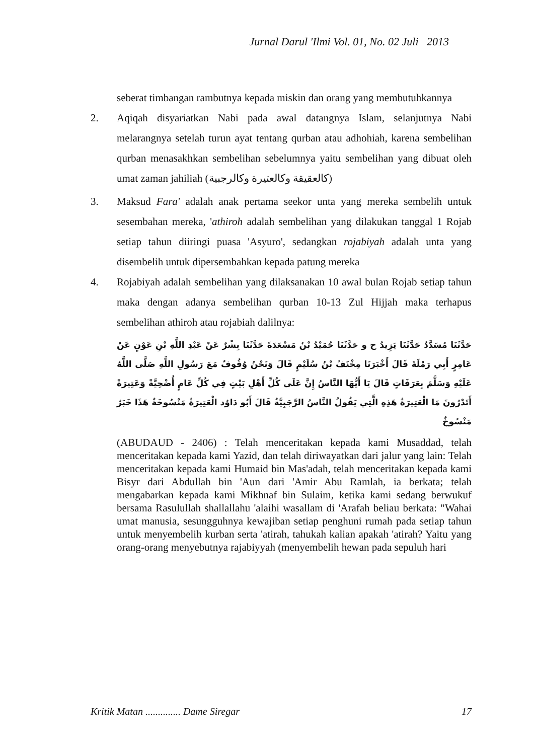Jurnal Darul 'Ilmi Vol. 01, No. 02 Juli 2013
seberat timbangan rambutnya kepada miskin dan orang yang membutuhkannya
2. Aqiqah disyariatkan Nabi pada awal datangnya Islam, selanjutnya Nabi melarangnya setelah turun ayat tentang qurban atau adhohiah, karena sembelihan qurban menasakhkan sembelihan sebelumnya yaitu sembelihan yang dibuat oleh umat zaman jahiliah (كالعقيقة وكالعتيرة وكالرجبية)
3. Maksud Fara' adalah anak pertama seekor unta yang mereka sembelih untuk sesembahan mereka, 'athiroh adalah sembelihan yang dilakukan tanggal 1 Rojab setiap tahun diiringi puasa 'Asyuro', sedangkan rojabiyah adalah unta yang disembelih untuk dipersembahkan kepada patung mereka
4. Rojabiyah adalah sembelihan yang dilaksanakan 10 awal bulan Rojab setiap tahun maka dengan adanya sembelihan qurban 10-13 Zul Hijjah maka terhapus sembelihan athiroh atau rojabiah dalilnya:
حَدَّثَنَا مُسَدَّدٌ حَدَّثَنَا يَزِيدُ ح و حَدَّثَنَا حُمَيْدُ بْنُ مَسْعَدَةَ حَدَّثَنَا بِشْرٌ عَنْ عَبْدِ اللَّهِ بْنِ عَوْنٍ عَنْ عَامِرٍ أَبِي رَمْلَةَ قَالَ أَخْبَرَنَا مِخْنَفُ بْنُ سُلَيْمٍ قَالَ وَنَحْنُ وُقُوفٌ مَعَ رَسُولِ اللَّهِ صَلَّى اللَّهُ عَلَيْهِ وَسَلَّمَ بِعَرَفَاتٍ قَالَ يَا أَيُّهَا النَّاسُ إِنَّ عَلَى كُلِّ أَهْلِ بَيْتٍ فِي كُلِّ عَامٍ أُضْحِيَّةً وَعَتِيرَةً أَتَدْرُونَ مَا الْعَتِيرَةُ هَذِهِ الَّتِي يَقُولُ النَّاسُ الرَّجَبِيَّةُ قَالَ أَبُو دَاوُد الْعَتِيرَةُ مَنْسُوخَةٌ هَذَا خَبَرٌ مَنْسُوخٌ
(ABUDAUD - 2406) : Telah menceritakan kepada kami Musaddad, telah menceritakan kepada kami Yazid, dan telah diriwayatkan dari jalur yang lain: Telah menceritakan kepada kami Humaid bin Mas'adah, telah menceritakan kepada kami Bisyr dari Abdullah bin 'Aun dari 'Amir Abu Ramlah, ia berkata; telah mengabarkan kepada kami Mikhnaf bin Sulaim, ketika kami sedang berwukuf bersama Rasulullah shallallahu 'alaihi wasallam di 'Arafah beliau berkata: "Wahai umat manusia, sesungguhnya kewajiban setiap penghuni rumah pada setiap tahun untuk menyembelih kurban serta 'atirah, tahukah kalian apakah 'atirah? Yaitu yang orang-orang menyebutnya rajabiyyah (menyembelih hewan pada sepuluh hari
Kritik Matan .............. Dame Siregar 17